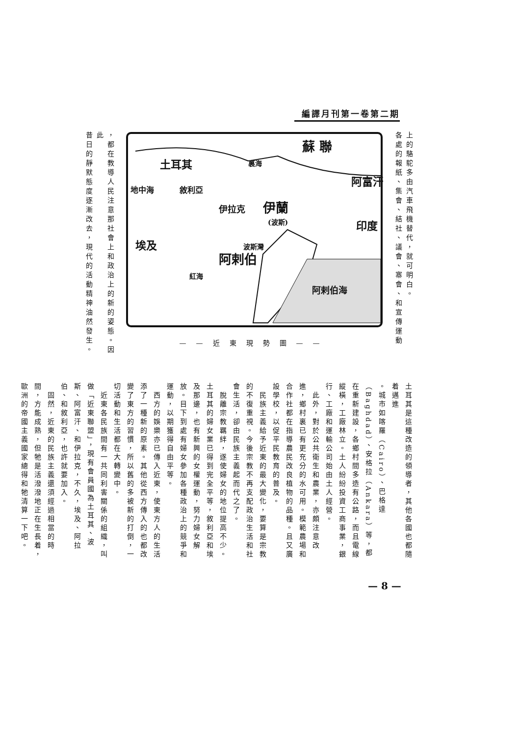編譯月刊第一卷第二期
上的駱駝多由汽車飛機替代，就可明白。
各處的報紙、集會、結社、議會、寨會、和宣傳運動
蘇 聯
土耳其
伊蘭
(波斯)
阿富汗
印度
伊拉克
敘利亞
地中海
埃及
阿剌伯
阿剌伯海
波斯灣
紅海
裏海
——近東現勢圖——
，都在教導人民注意那社會上和政治上的新的姿態。因此
昔日的靜默態度逐漸改去，現代的活動精神油然發生。
土耳其是這種改造的領導者，其他各國也都隨着邁進
。城市如喀羅（Cairo）、巴格達（Baghdad）、安格拉（Ankara）等，都在重新建設，各鄉村間多造有公路，而且電線縱橫，工廠林立。土人紛紛投資工商事業，銀行、工廠和運輸公司始由土人經營。
　此外，對於公共衛生和農業，亦頗注意改進，鄉村裏已有更充分的水可用。模範農場和合作社都在指導農民改良植物的品種。且又廣設學校，以促平民教育的普及。
　民族主義給予近東的最大變化，要算是宗教的不復重視。今後宗教不再支配政治生活和社會生活，卻由民族主義起而代之了。
　脫離宗教羈絆，遂使婦女的地位提高不少。土耳其的婦女業已得到完全平等，敘利亞和埃及那邊，也有新興的女權運動，努力婦女解放。目下到處有婦女參加各種政治上的競爭和運動，以期獲得自由平等。
　西方的娛樂亦已傳入近東，使東方人的生活添了一種新的原素。其他從西方傳入的也都改變了東方的習慣，所以舊的多被新的打倒，一切活動和生活都在大轉變中。
　近東各民族間有一共同利害關係的組織，叫做「近東聯盟」，現有會員國為土耳其、波斯、阿富汗、和伊拉克，不久，埃及、阿拉伯、和敘利亞，也許就要加入。
　固然，近東的民族主義還須經過相當的時間，方能成熟，但牠是活潑潑地正在生長着，歐洲的帝國主義國家總得和牠清算一下吧。
— 8 —